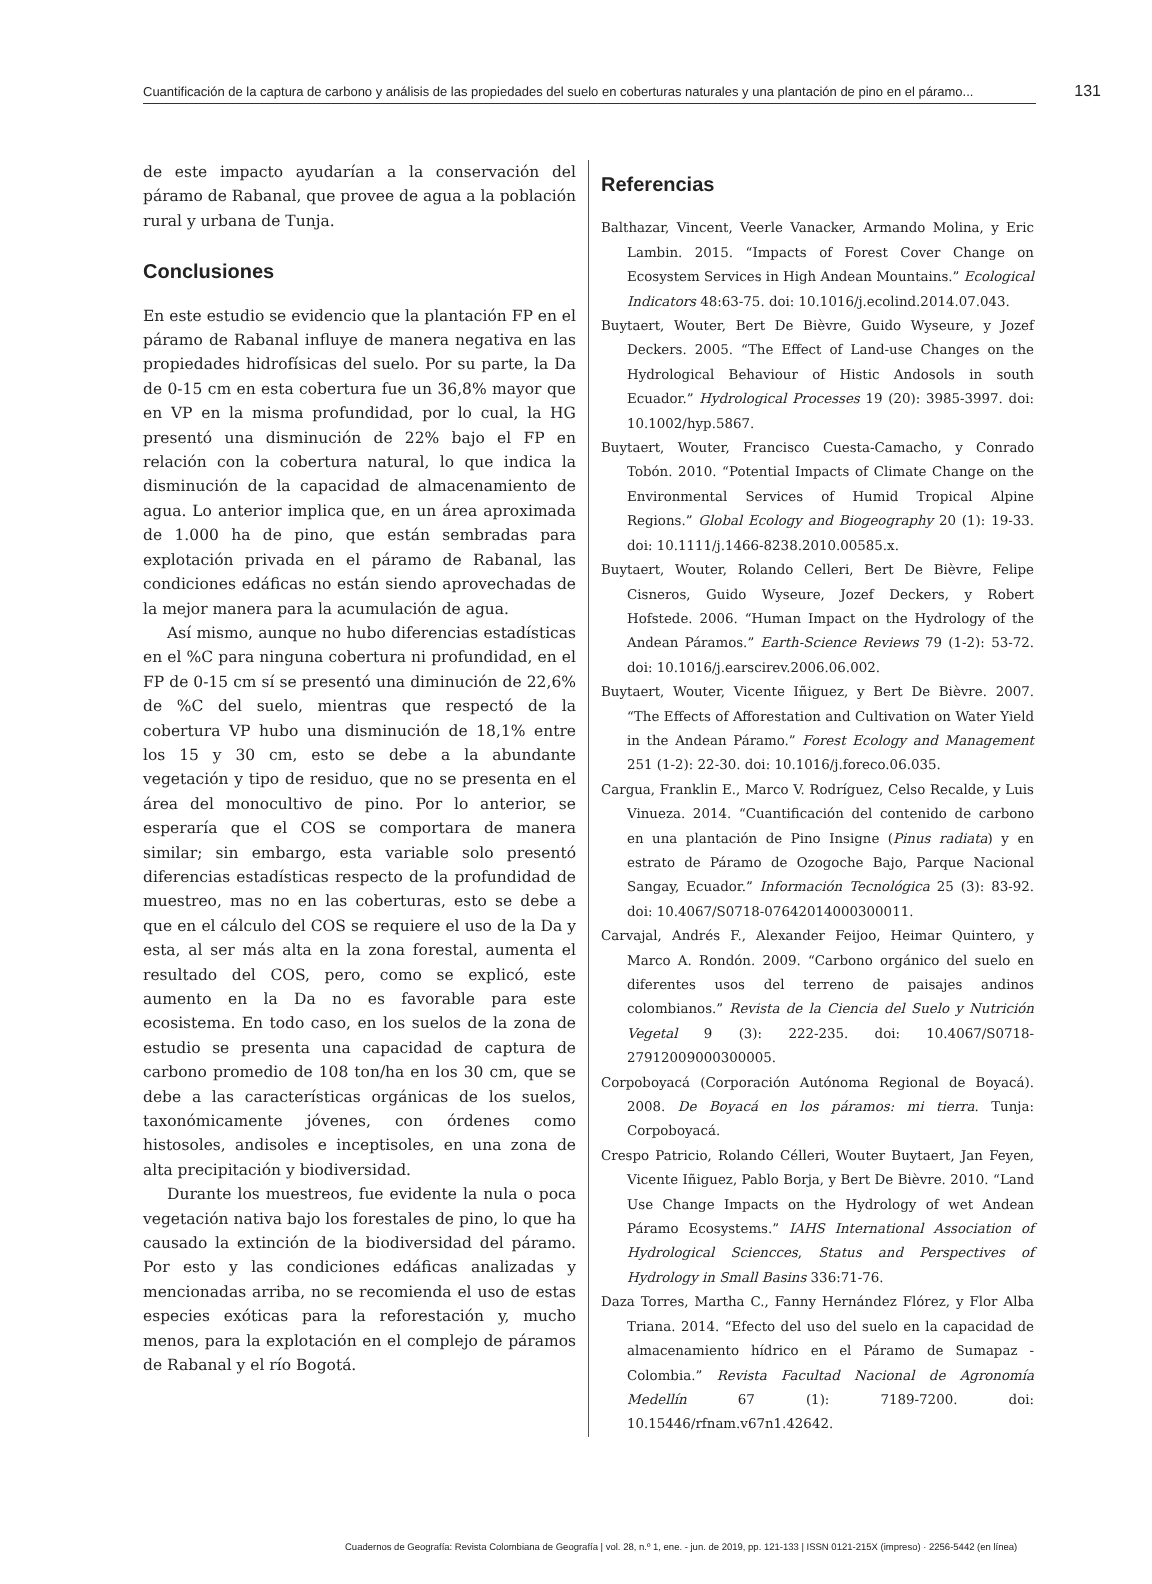Cuantificación de la captura de carbono y análisis de las propiedades del suelo en coberturas naturales y una plantación de pino en el páramo... 131
de este impacto ayudarían a la conservación del páramo de Rabanal, que provee de agua a la población rural y urbana de Tunja.
Conclusiones
En este estudio se evidencio que la plantación FP en el páramo de Rabanal influye de manera negativa en las propiedades hidrofísicas del suelo. Por su parte, la Da de 0-15 cm en esta cobertura fue un 36,8% mayor que en VP en la misma profundidad, por lo cual, la HG presentó una disminución de 22% bajo el FP en relación con la cobertura natural, lo que indica la disminución de la capacidad de almacenamiento de agua. Lo anterior implica que, en un área aproximada de 1.000 ha de pino, que están sembradas para explotación privada en el páramo de Rabanal, las condiciones edáficas no están siendo aprovechadas de la mejor manera para la acumulación de agua.
Así mismo, aunque no hubo diferencias estadísticas en el %C para ninguna cobertura ni profundidad, en el FP de 0-15 cm sí se presentó una diminución de 22,6% de %C del suelo, mientras que respectó de la cobertura VP hubo una disminución de 18,1% entre los 15 y 30 cm, esto se debe a la abundante vegetación y tipo de residuo, que no se presenta en el área del monocultivo de pino. Por lo anterior, se esperaría que el COS se comportara de manera similar; sin embargo, esta variable solo presentó diferencias estadísticas respecto de la profundidad de muestreo, mas no en las coberturas, esto se debe a que en el cálculo del COS se requiere el uso de la Da y esta, al ser más alta en la zona forestal, aumenta el resultado del COS, pero, como se explicó, este aumento en la Da no es favorable para este ecosistema. En todo caso, en los suelos de la zona de estudio se presenta una capacidad de captura de carbono promedio de 108 ton/ha en los 30 cm, que se debe a las características orgánicas de los suelos, taxonómicamente jóvenes, con órdenes como histosoles, andisoles e inceptisoles, en una zona de alta precipitación y biodiversidad.
Durante los muestreos, fue evidente la nula o poca vegetación nativa bajo los forestales de pino, lo que ha causado la extinción de la biodiversidad del páramo. Por esto y las condiciones edáficas analizadas y mencionadas arriba, no se recomienda el uso de estas especies exóticas para la reforestación y, mucho menos, para la explotación en el complejo de páramos de Rabanal y el río Bogotá.
Referencias
Balthazar, Vincent, Veerle Vanacker, Armando Molina, y Eric Lambin. 2015. “Impacts of Forest Cover Change on Ecosystem Services in High Andean Mountains.” Ecological Indicators 48:63-75. doi: 10.1016/j.ecolind.2014.07.043.
Buytaert, Wouter, Bert De Bièvre, Guido Wyseure, y Jozef Deckers. 2005. “The Effect of Land-use Changes on the Hydrological Behaviour of Histic Andosols in south Ecuador.” Hydrological Processes 19 (20): 3985-3997. doi: 10.1002/hyp.5867.
Buytaert, Wouter, Francisco Cuesta-Camacho, y Conrado Tobón. 2010. “Potential Impacts of Climate Change on the Environmental Services of Humid Tropical Alpine Regions.” Global Ecology and Biogeography 20 (1): 19-33. doi: 10.1111/j.1466-8238.2010.00585.x.
Buytaert, Wouter, Rolando Celleri, Bert De Bièvre, Felipe Cisneros, Guido Wyseure, Jozef Deckers, y Robert Hofstede. 2006. “Human Impact on the Hydrology of the Andean Páramos.” Earth-Science Reviews 79 (1-2): 53-72. doi: 10.1016/j.earscirev.2006.06.002.
Buytaert, Wouter, Vicente Iñiguez, y Bert De Bièvre. 2007. “The Effects of Afforestation and Cultivation on Water Yield in the Andean Páramo.” Forest Ecology and Management 251 (1-2): 22-30. doi: 10.1016/j.foreco.06.035.
Cargua, Franklin E., Marco V. Rodríguez, Celso Recalde, y Luis Vinueza. 2014. “Cuantificación del contenido de carbono en una plantación de Pino Insigne (Pinus radiata) y en estrato de Páramo de Ozogoche Bajo, Parque Nacional Sangay, Ecuador.” Información Tecnológica 25 (3): 83-92. doi: 10.4067/S0718-07642014000300011.
Carvajal, Andrés F., Alexander Feijoo, Heimar Quintero, y Marco A. Rondón. 2009. “Carbono orgánico del suelo en diferentes usos del terreno de paisajes andinos colombianos.” Revista de la Ciencia del Suelo y Nutrición Vegetal 9 (3): 222-235. doi: 10.4067/S0718-27912009000300005.
Corpoboyacá (Corporación Autónoma Regional de Boyacá). 2008. De Boyacá en los páramos: mi tierra. Tunja: Corpoboyacá.
Crespo Patricio, Rolando Célleri, Wouter Buytaert, Jan Feyen, Vicente Iñiguez, Pablo Borja, y Bert De Bièvre. 2010. “Land Use Change Impacts on the Hydrology of wet Andean Páramo Ecosystems.” IAHS International Association of Hydrological Sciencces, Status and Perspectives of Hydrology in Small Basins 336:71-76.
Daza Torres, Martha C., Fanny Hernández Flórez, y Flor Alba Triana. 2014. “Efecto del uso del suelo en la capacidad de almacenamiento hídrico en el Páramo de Sumapaz - Colombia.” Revista Facultad Nacional de Agronomía Medellín 67 (1): 7189-7200. doi: 10.15446/rfnam.v67n1.42642.
Cuadernos de Geografía: Revista Colombiana de Geografía | vol. 28, n.º 1, ene. - jun. de 2019, pp. 121-133 | ISSN 0121-215X (impreso) · 2256-5442 (en línea)